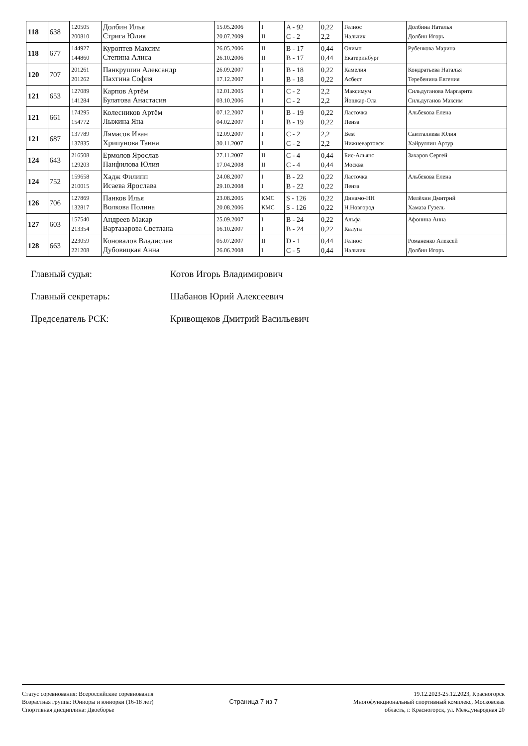| 118 | 638 | 120505 200810 | Долбин Илья Стрига Юлия | 15.05.2006 20.07.2009 | I II | A - 92 C - 2 | 0,22 2,2 | Гелиос Нальчик | Долбина Наталья Долбин Игорь |
| 118 | 677 | 144927 144860 | Куроптев Максим Степина Алиса | 26.05.2006 26.10.2006 | II II | B - 17 B - 17 | 0,44 0,44 | Олимп Екатеринбург | Рубенкова Марина |
| 120 | 707 | 201261 201262 | Панкрушин Александр Пахтина София | 26.09.2007 17.12.2007 | I I | B - 18 B - 18 | 0,22 0,22 | Камелия Асбест | Кондратьева Наталья Теребенина Евгения |
| 121 | 653 | 127089 141284 | Карпов Артём Булатова Анастасия | 12.01.2005 03.10.2006 | I I | C - 2 C - 2 | 2,2 2,2 | Максимум Йошкар-Ола | Сильдуганова Маргарита Сильдуганов Максим |
| 121 | 661 | 174295 154772 | Колесников Артём Лыжина Яна | 07.12.2007 04.02.2007 | I I | B - 19 B - 19 | 0,22 0,22 | Ласточка Пенза | Альбекова Елена |
| 121 | 687 | 137789 137835 | Лямасов Иван Хрипунова Таина | 12.09.2007 30.11.2007 | I I | C - 2 C - 2 | 2,2 2,2 | Best Нижневартовск | Саитгалиева Юлия Хайруллин Артур |
| 124 | 643 | 216508 129203 | Ермолов Ярослав Панфилова Юлия | 27.11.2007 17.04.2008 | II II | C - 4 C - 4 | 0,44 0,44 | Бис-Альянс Москва | Захаров Сергей |
| 124 | 752 | 159658 210015 | Хадж Филипп Исаева Ярослава | 24.08.2007 29.10.2008 | I I | B - 22 B - 22 | 0,22 0,22 | Ласточка Пенза | Альбекова Елена |
| 126 | 706 | 127869 132817 | Панков Илья Волкова Полина | 23.08.2005 20.08.2006 | КМС КМС | S - 126 S - 126 | 0,22 0,22 | Динамо-НН Н.Новгород | Мелёхин Дмитрий Хамаза Гузель |
| 127 | 603 | 157540 213354 | Андреев Макар Вартазарова Светлана | 25.09.2007 16.10.2007 | I I | B - 24 B - 24 | 0,22 0,22 | Альфа Калуга | Афонина Анна |
| 128 | 663 | 223059 221208 | Коновалов Владислав Дубовицкая Анна | 05.07.2007 26.06.2008 | II I | D - 1 C - 5 | 0,44 0,44 | Гелиос Нальчик | Романенко Алексей Долбин Игорь |
Главный судья: Котов Игорь Владимирович
Главный секретарь: Шабанов Юрий Алексеевич
Председатель РСК: Кривощеков Дмитрий Васильевич
Статус соревнования: Всероссийские соревнования
Возрастная группа: Юниоры и юниорки (16-18 лет)
Спортивная дисциплина: Двоеборье
Страница 7 из 7
19.12.2023-25.12.2023, Красногорск
Многофункциональный спортивный комплекс, Московская
область, г. Красногорск, ул. Международная 20